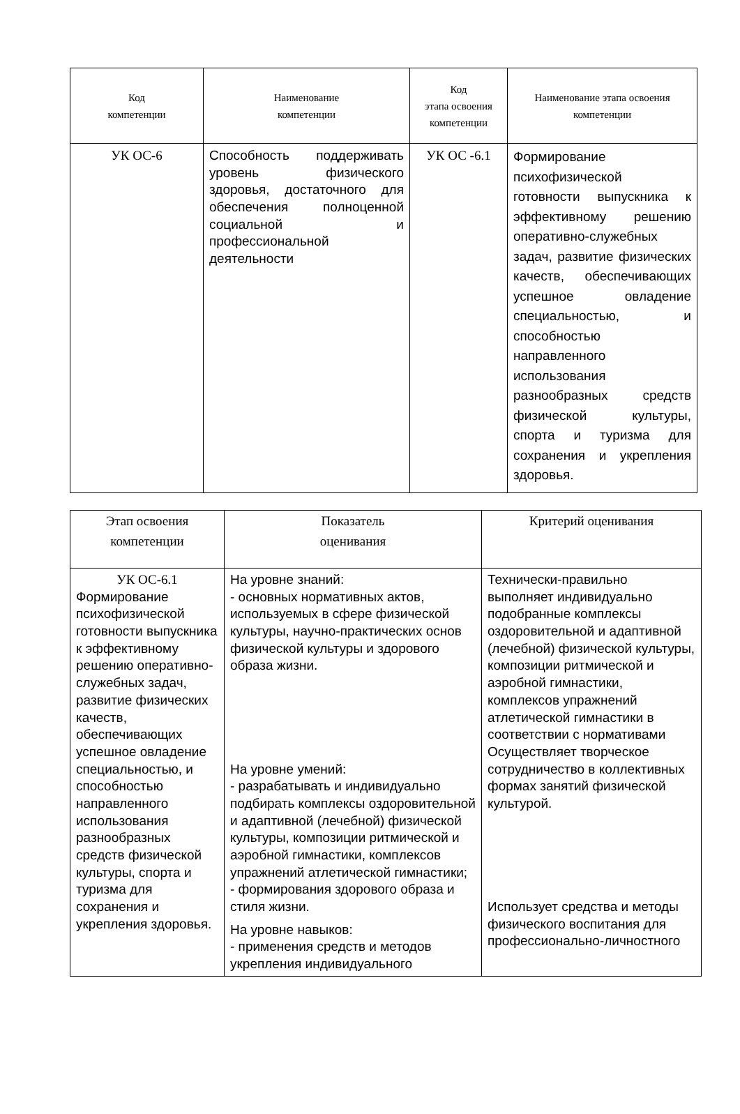| Код компетенции | Наименование компетенции | Код этапа освоения компетенции | Наименование этапа освоения компетенции |
| --- | --- | --- | --- |
| УК ОС-6 | Способность поддерживать уровень физического здоровья, достаточного для обеспечения полноценной социальной и профессиональной деятельности | УК ОС -6.1 | Формирование психофизической готовности выпускника к эффективному решению оперативно-служебных задач, развитие физических качеств, обеспечивающих успешное овладение специальностью, и способностью направленного использования разнообразных средств физической культуры, спорта и туризма для сохранения и укрепления здоровья. |
| Этап освоения компетенции | Показатель оценивания | Критерий оценивания |
| --- | --- | --- |
| УК ОС-6.1 Формирование психофизической готовности выпускника к эффективному решению оперативно-служебных задач, развитие физических качеств, обеспечивающих успешное овладение специальностью, и способностью направленного использования разнообразных средств физической культуры, спорта и туризма для сохранения и укрепления здоровья. | На уровне знаний: - основных нормативных актов, используемых в сфере физической культуры, научно-практических основ физической культуры и здорового образа жизни. На уровне умений: - разрабатывать и индивидуально подбирать комплексы оздоровительной и адаптивной (лечебной) физической культуры, композиции ритмической и аэробной гимнастики, комплексов упражнений атлетической гимнастики; - формирования здорового образа и стиля жизни. На уровне навыков: - применения средств и методов укрепления индивидуального | Технически-правильно выполняет индивидуально подобранные комплексы оздоровительной и адаптивной (лечебной) физической культуры, композиции ритмической и аэробной гимнастики, комплексов упражнений атлетической гимнастики в соответствии с нормативами Осуществляет творческое сотрудничество в коллективных формах занятий физической культурой. Использует средства и методы физического воспитания для профессионально-личностного |